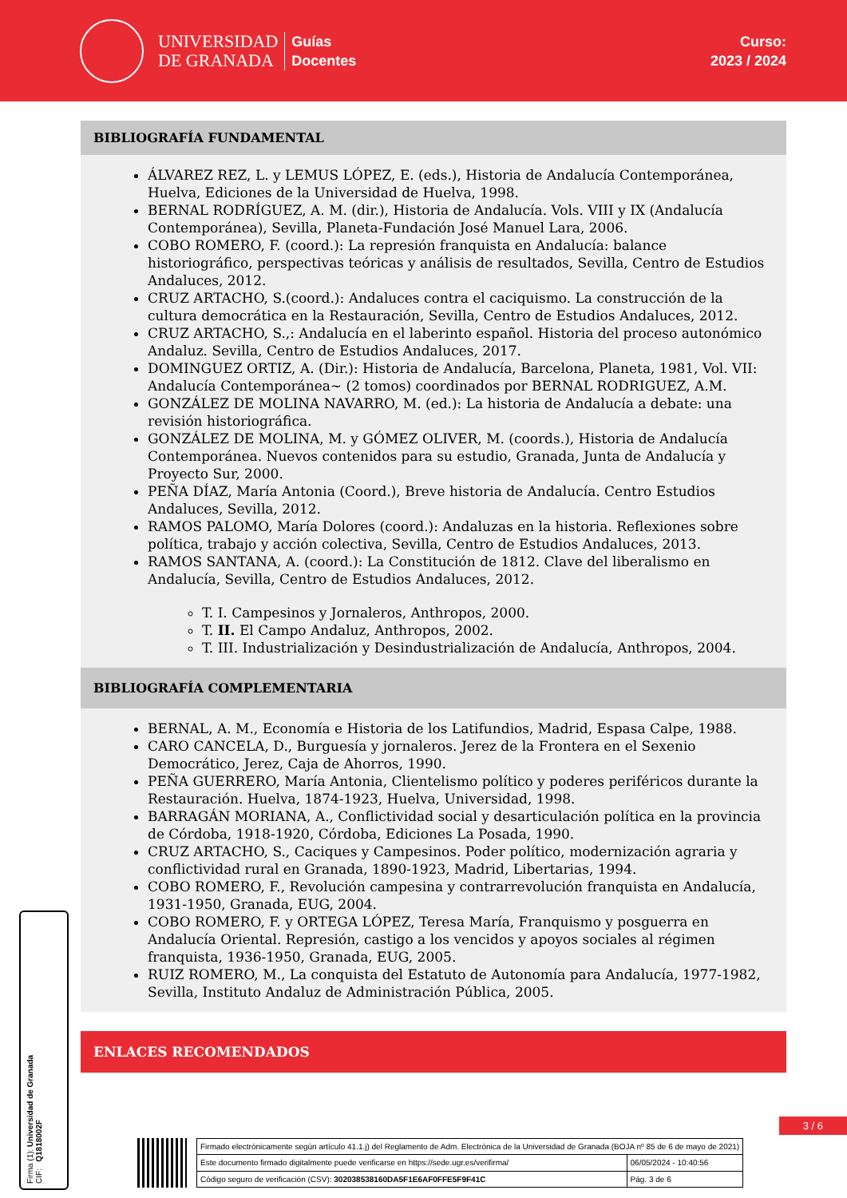UNIVERSIDAD
DE GRANADA
Guías
Docentes
Curso:
2023 / 2024
BIBLIOGRAFÍA FUNDAMENTAL
ÁLVAREZ REZ, L. y LEMUS LÓPEZ, E. (eds.), Historia de Andalucía Contemporánea, Huelva, Ediciones de la Universidad de Huelva, 1998.
BERNAL RODRÍGUEZ, A. M. (dir.), Historia de Andalucía. Vols. VIII y IX (Andalucía Contemporánea), Sevilla, Planeta-Fundación José Manuel Lara, 2006.
COBO ROMERO, F. (coord.): La represión franquista en Andalucía: balance historiográfico, perspectivas teóricas y análisis de resultados, Sevilla, Centro de Estudios Andaluces, 2012.
CRUZ ARTACHO, S.(coord.): Andaluces contra el caciquismo. La construcción de la cultura democrática en la Restauración, Sevilla, Centro de Estudios Andaluces, 2012.
CRUZ ARTACHO, S.,: Andalucía en el laberinto español. Historia del proceso autonómico Andaluz. Sevilla, Centro de Estudios Andaluces, 2017.
DOMINGUEZ ORTIZ, A. (Dir.): Historia de Andalucía, Barcelona, Planeta, 1981, Vol. VII: Andalucía Contemporánea~ (2 tomos) coordinados por BERNAL RODRIGUEZ, A.M.
GONZÁLEZ DE MOLINA NAVARRO, M. (ed.): La historia de Andalucía a debate: una revisión historiográfica.
GONZÁLEZ DE MOLINA, M. y GÓMEZ OLIVER, M. (coords.), Historia de Andalucía Contemporánea. Nuevos contenidos para su estudio, Granada, Junta de Andalucía y Proyecto Sur, 2000.
PEÑA DÍAZ, María Antonia (Coord.), Breve historia de Andalucía. Centro Estudios Andaluces, Sevilla, 2012.
RAMOS PALOMO, María Dolores (coord.): Andaluzas en la historia. Reflexiones sobre política, trabajo y acción colectiva, Sevilla, Centro de Estudios Andaluces, 2013.
RAMOS SANTANA, A. (coord.): La Constitución de 1812. Clave del liberalismo en Andalucía, Sevilla, Centro de Estudios Andaluces, 2012.
T. I. Campesinos y Jornaleros, Anthropos, 2000.
T. II. El Campo Andaluz, Anthropos, 2002.
T. III. Industrialización y Desindustrialización de Andalucía, Anthropos, 2004.
BIBLIOGRAFÍA COMPLEMENTARIA
BERNAL, A. M., Economía e Historia de los Latifundios, Madrid, Espasa Calpe, 1988.
CARO CANCELA, D., Burguesía y jornaleros. Jerez de la Frontera en el Sexenio Democrático, Jerez, Caja de Ahorros, 1990.
PEÑA GUERRERO, María Antonia, Clientelismo político y poderes periféricos durante la Restauración. Huelva, 1874-1923, Huelva, Universidad, 1998.
BARRAGÁN MORIANA, A., Conflictividad social y desarticulación política en la provincia de Córdoba, 1918-1920, Córdoba, Ediciones La Posada, 1990.
CRUZ ARTACHO, S., Caciques y Campesinos. Poder político, modernización agraria y conflictividad rural en Granada, 1890-1923, Madrid, Libertarias, 1994.
COBO ROMERO, F., Revolución campesina y contrarrevolución franquista en Andalucía, 1931-1950, Granada, EUG, 2004.
COBO ROMERO, F. y ORTEGA LÓPEZ, Teresa María, Franquismo y posguerra en Andalucía Oriental. Represión, castigo a los vencidos y apoyos sociales al régimen franquista, 1936-1950, Granada, EUG, 2005.
RUIZ ROMERO, M., La conquista del Estatuto de Autonomía para Andalucía, 1977-1982, Sevilla, Instituto Andaluz de Administración Pública, 2005.
ENLACES RECOMENDADOS
3 / 6
Firma (1): Universidad de Granada
CIF: Q1818002F
| Firmado electrónicamente según artículo 41.1.j) del Reglamento de Adm. Electrónica de la Universidad de Granada (BOJA nº 85 de 6 de mayo de 2021) | |
| Este documento firmado digitalmente puede verificarse en https://sede.ugr.es/verifirma/ | 06/05/2024 - 10:40:56 |
| Código seguro de verificación (CSV): 302038538160DA5F1E6AF0FFE5F9F41C | Pág. 3 de 6 |